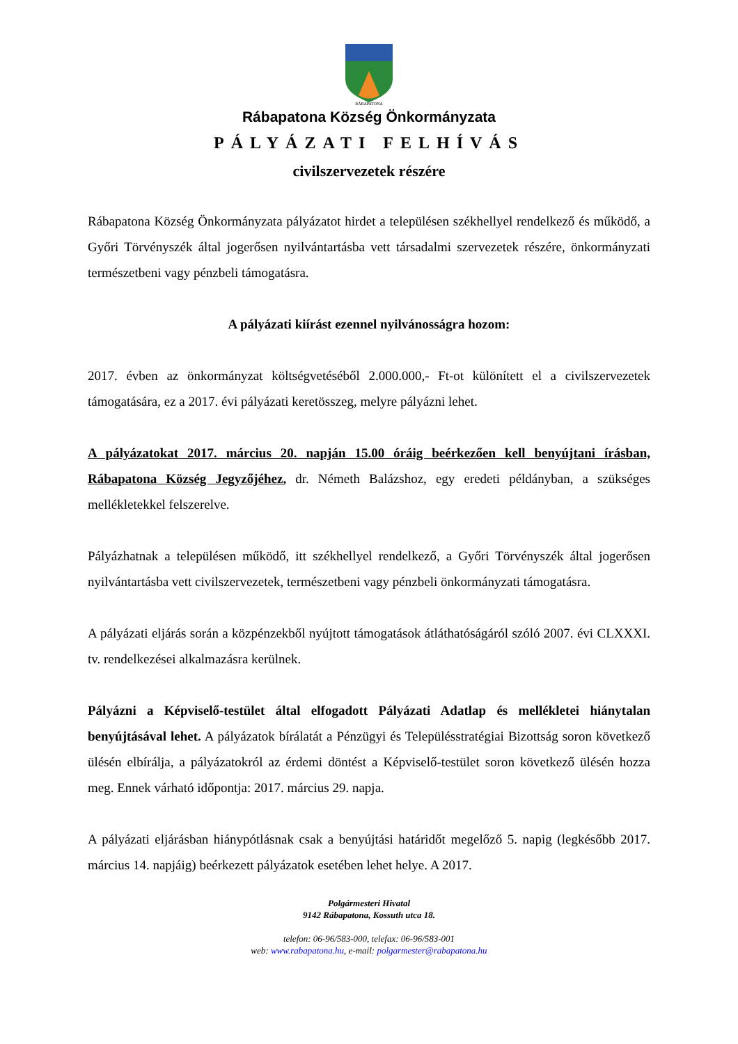RÁBAPATONA
Rábapatona Község Önkormányzata
PÁLYÁZATI FELHÍVÁS
civilszervezetek részére
Rábapatona Község Önkormányzata pályázatot hirdet a településen székhellyel rendelkező és működő, a Győri Törvényszék által jogerősen nyilvántartásba vett társadalmi szervezetek részére, önkormányzati természetbeni vagy pénzbeli támogatásra.
A pályázati kiírást ezennel nyilvánosságra hozom:
2017. évben az önkormányzat költségvetéséből 2.000.000,- Ft-ot különített el a civilszervezetek támogatására, ez a 2017. évi pályázati keretösszeg, melyre pályázni lehet.
A pályázatokat 2017. március 20. napján 15.00 óráig beérkezően kell benyújtani írásban, Rábapatona Község Jegyzőjéhez, dr. Németh Balázshoz, egy eredeti példányban, a szükséges mellékletekkel felszerelve.
Pályázhatnak a településen működő, itt székhellyel rendelkező, a Győri Törvényszék által jogerősen nyilvántartásba vett civilszervezetek, természetbeni vagy pénzbeli önkormányzati támogatásra.
A pályázati eljárás során a közpénzekből nyújtott támogatások átláthatóságáról szóló 2007. évi CLXXXI. tv. rendelkezései alkalmazásra kerülnek.
Pályázni a Képviselő-testület által elfogadott Pályázati Adatlap és mellékletei hiánytalan benyújtásával lehet. A pályázatok bírálatát a Pénzügyi és Településstratégiai Bizottság soron következő ülésén elbírálja, a pályázatokról az érdemi döntést a Képviselő-testület soron következő ülésén hozza meg. Ennek várható időpontja: 2017. március 29. napja.
A pályázati eljárásban hiánypótlásnak csak a benyújtási határidőt megelőző 5. napig (legkésőbb 2017. március 14. napjáig) beérkezett pályázatok esetében lehet helye. A 2017.
Polgármesteri Hivatal
9142 Rábapatona, Kossuth utca 18.
telefon: 06-96/583-000, telefax: 06-96/583-001
web: www.rabapatona.hu, e-mail: polgarmester@rabapatona.hu